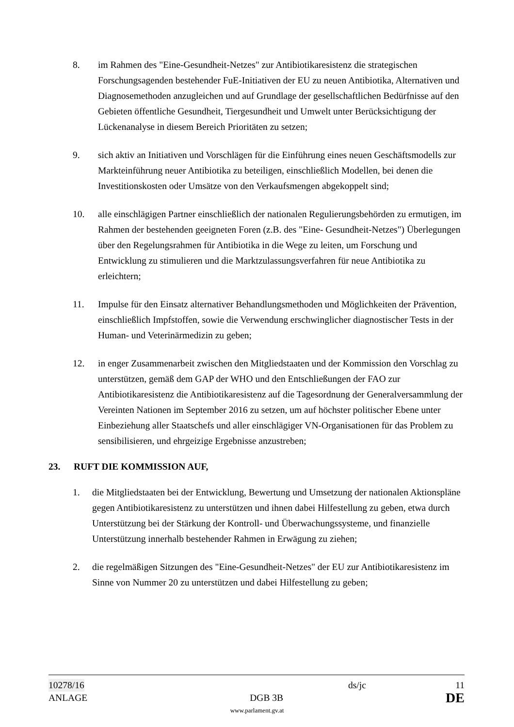8. im Rahmen des "Eine-Gesundheit-Netzes" zur Antibiotikaresistenz die strategischen Forschungsagenden bestehender FuE-Initiativen der EU zu neuen Antibiotika, Alternativen und Diagnosemethoden anzugleichen und auf Grundlage der gesellschaftlichen Bedürfnisse auf den Gebieten öffentliche Gesundheit, Tiergesundheit und Umwelt unter Berücksichtigung der Lückenanalyse in diesem Bereich Prioritäten zu setzen;
9. sich aktiv an Initiativen und Vorschlägen für die Einführung eines neuen Geschäftsmodells zur Markteinführung neuer Antibiotika zu beteiligen, einschließlich Modellen, bei denen die Investitionskosten oder Umsätze von den Verkaufsmengen abgekoppelt sind;
10. alle einschlägigen Partner einschließlich der nationalen Regulierungsbehörden zu ermutigen, im Rahmen der bestehenden geeigneten Foren (z.B. des "Eine- Gesundheit-Netzes") Überlegungen über den Regelungsrahmen für Antibiotika in die Wege zu leiten, um Forschung und Entwicklung zu stimulieren und die Marktzulassungsverfahren für neue Antibiotika zu erleichtern;
11. Impulse für den Einsatz alternativer Behandlungsmethoden und Möglichkeiten der Prävention, einschließlich Impfstoffen, sowie die Verwendung erschwinglicher diagnostischer Tests in der Human- und Veterinärmedizin zu geben;
12. in enger Zusammenarbeit zwischen den Mitgliedstaaten und der Kommission den Vorschlag zu unterstützen, gemäß dem GAP der WHO und den Entschließungen der FAO zur Antibiotikaresistenz die Antibiotikaresistenz auf die Tagesordnung der Generalversammlung der Vereinten Nationen im September 2016 zu setzen, um auf höchster politischer Ebene unter Einbeziehung aller Staatschefs und aller einschlägiger VN-Organisationen für das Problem zu sensibilisieren, und ehrgeizige Ergebnisse anzustreben;
23. RUFT DIE KOMMISSION AUF,
1. die Mitgliedstaaten bei der Entwicklung, Bewertung und Umsetzung der nationalen Aktionspläne gegen Antibiotikaresistenz zu unterstützen und ihnen dabei Hilfestellung zu geben, etwa durch Unterstützung bei der Stärkung der Kontroll- und Überwachungssysteme, und finanzielle Unterstützung innerhalb bestehender Rahmen in Erwägung zu ziehen;
2. die regelmäßigen Sitzungen des "Eine-Gesundheit-Netzes" der EU zur Antibiotikaresistenz im Sinne von Nummer 20 zu unterstützen und dabei Hilfestellung zu geben;
10278/16 ds/jc 11
ANLAGE DGB 3B DE
www.parlament.gv.at